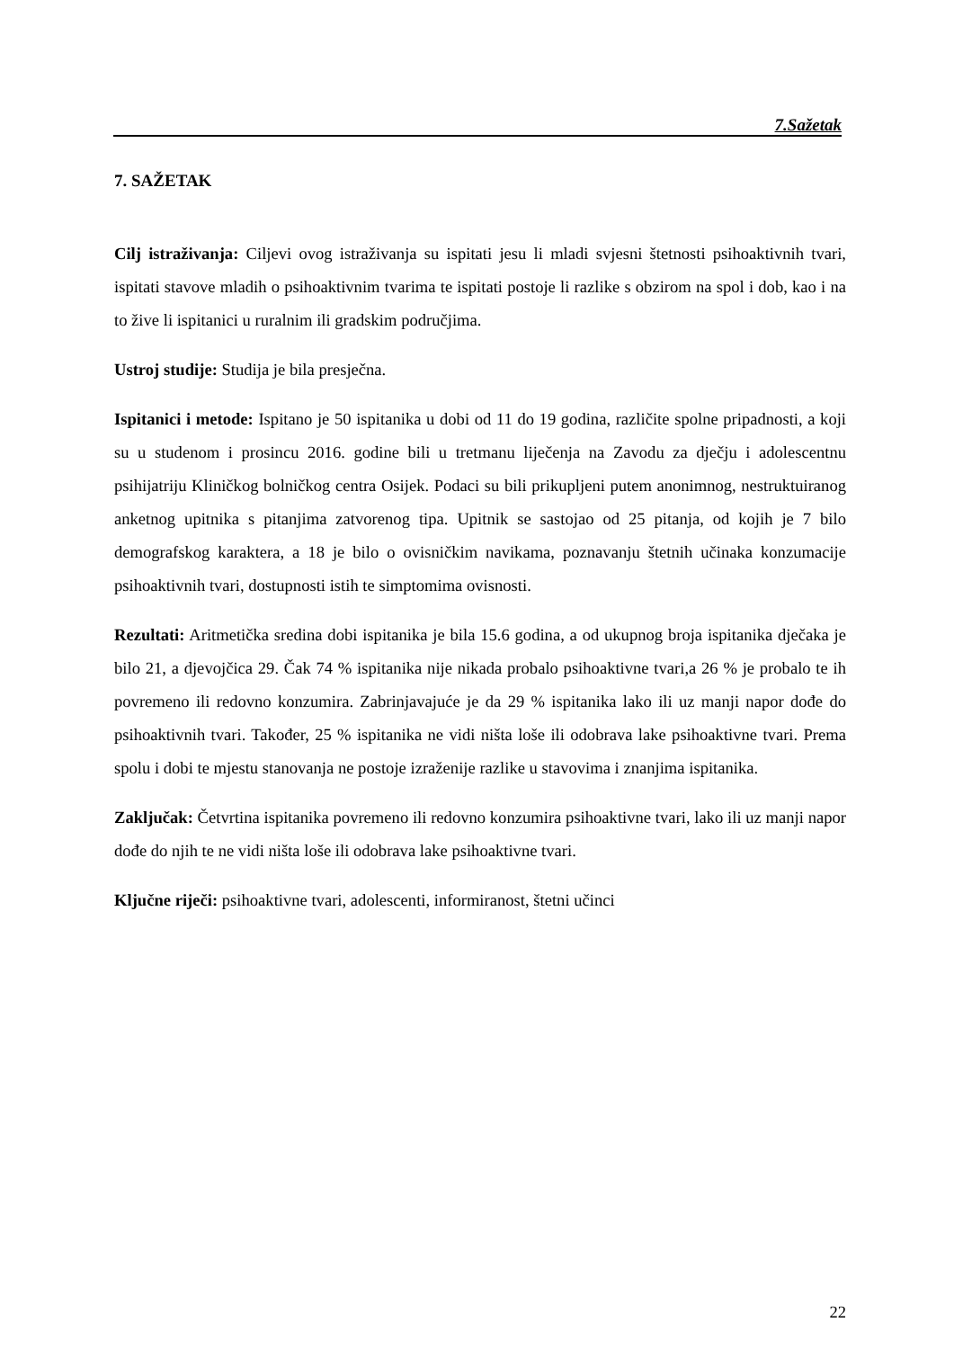7.Sažetak
7. SAŽETAK
Cilj istraživanja: Ciljevi ovog istraživanja su ispitati jesu li mladi svjesni štetnosti psihoaktivnih tvari, ispitati stavove mladih o psihoaktivnim tvarima te ispitati postoje li razlike s obzirom na spol i dob, kao i na to žive li ispitanici u ruralnim ili gradskim područjima.
Ustroj studije: Studija je bila presječna.
Ispitanici i metode: Ispitano je 50 ispitanika u dobi od 11 do 19 godina, različite spolne pripadnosti, a koji su u studenom i prosincu 2016. godine bili u tretmanu liječenja na Zavodu za dječju i adolescentnu psihijatriju Kliničkog bolničkog centra Osijek. Podaci su bili prikupljeni putem anonimnog, nestruktuiranog anketnog upitnika s pitanjima zatvorenog tipa. Upitnik se sastojao od 25 pitanja, od kojih je 7 bilo demografskog karaktera, a 18 je bilo o ovisničkim navikama, poznavanju štetnih učinaka konzumacije psihoaktivnih tvari, dostupnosti istih te simptomima ovisnosti.
Rezultati: Aritmetička sredina dobi ispitanika je bila 15.6 godina, a od ukupnog broja ispitanika dječaka je bilo 21, a djevojčica 29. Čak 74 % ispitanika nije nikada probalo psihoaktivne tvari,a 26 % je probalo te ih povremeno ili redovno konzumira. Zabrinjavajuće je da 29 % ispitanika lako ili uz manji napor dođe do psihoaktivnih tvari. Također, 25 % ispitanika ne vidi ništa loše ili odobrava lake psihoaktivne tvari. Prema spolu i dobi te mjestu stanovanja ne postoje izraženije razlike u stavovima i znanjima ispitanika.
Zaključak: Četvrtina ispitanika povremeno ili redovno konzumira psihoaktivne tvari, lako ili uz manji napor dođe do njih te ne vidi ništa loše ili odobrava lake psihoaktivne tvari.
Ključne riječi: psihoaktivne tvari, adolescenti, informiranost, štetni učinci
22